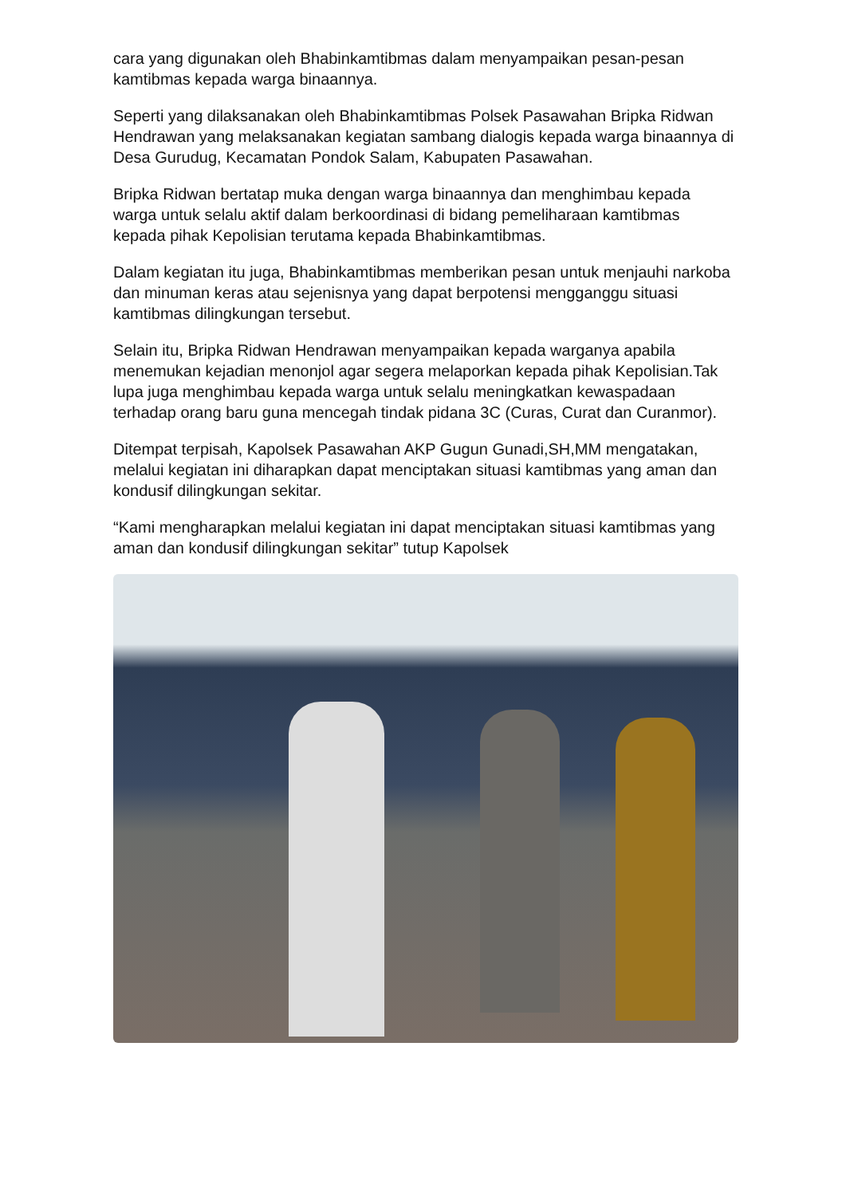cara yang digunakan oleh Bhabinkamtibmas dalam menyampaikan pesan-pesan kamtibmas kepada warga binaannya.
Seperti yang dilaksanakan oleh Bhabinkamtibmas Polsek Pasawahan Bripka Ridwan Hendrawan yang melaksanakan kegiatan sambang dialogis kepada warga binaannya di Desa Gurudug, Kecamatan Pondok Salam, Kabupaten Pasawahan.
Bripka Ridwan bertatap muka dengan warga binaannya dan menghimbau kepada warga untuk selalu aktif dalam berkoordinasi di bidang pemeliharaan kamtibmas kepada pihak Kepolisian terutama kepada Bhabinkamtibmas.
Dalam kegiatan itu juga, Bhabinkamtibmas memberikan pesan untuk menjauhi narkoba dan minuman keras atau sejenisnya yang dapat berpotensi mengganggu situasi kamtibmas dilingkungan tersebut.
Selain itu, Bripka Ridwan Hendrawan menyampaikan kepada warganya apabila menemukan kejadian menonjol agar segera melaporkan kepada pihak Kepolisian.Tak lupa juga menghimbau kepada warga untuk selalu meningkatkan kewaspadaan terhadap orang baru guna mencegah tindak pidana 3C (Curas, Curat dan Curanmor).
Ditempat terpisah, Kapolsek Pasawahan AKP Gugun Gunadi,SH,MM mengatakan, melalui kegiatan ini diharapkan dapat menciptakan situasi kamtibmas yang aman dan kondusif dilingkungan sekitar.
“Kami mengharapkan melalui kegiatan ini dapat menciptakan situasi kamtibmas yang aman dan kondusif dilingkungan sekitar” tutup Kapolsek